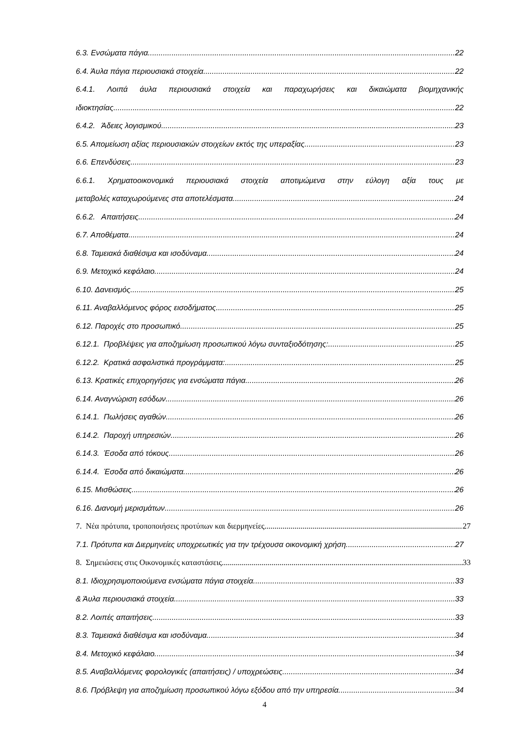6.3. Ενσώματα πάγια 22
6.4. Άυλα πάγια περιουσιακά στοιχεία 22
6.4.1. Λοιπά άυλα περιουσιακά στοιχεία και παραχωρήσεις και δικαιώματα βιομηχανικής
ιδιοκτησίας 22
6.4.2. Άδειες λογισμικού 23
6.5. Απομείωση αξίας περιουσιακών στοιχείων εκτός της υπεραξίας. 23
6.6. Επενδύσεις 23
6.6.1. Χρηματοοικονομικά περιουσιακά στοιχεία αποτιμώμενα στην εύλογη αξία τους με
μεταβολές καταχωρούμενες στα αποτελέσματα. 24
6.6.2. Απαιτήσεις 24
6.7. Αποθέματα 24
6.8. Ταμειακά διαθέσιμα και ισοδύναμα 24
6.9. Μετοχικό κεφάλαιο 24
6.10. Δανεισμός 25
6.11. Αναβαλλόμενος φόρος εισοδήματος 25
6.12. Παροχές στο προσωπικό 25
6.12.1. Προβλέψεις για αποζημίωση προσωπικού λόγω συνταξιοδότησης: 25
6.12.2. Κρατικά ασφαλιστικά προγράμματα: 25
6.13. Κρατικές επιχορηγήσεις για ενσώματα πάγια 26
6.14. Αναγνώριση εσόδων 26
6.14.1. Πωλήσεις αγαθών 26
6.14.2. Παροχή υπηρεσιών 26
6.14.3. Έσοδα από τόκους 26
6.14.4. Έσοδα από δικαιώματα 26
6.15. Μισθώσεις 26
6.16. Διανομή μερισμάτων 26
7. Νέα πρότυπα, τροποποιήσεις προτύπων και διερμηνείες 27
7.1. Πρότυπα και Διερμηνείες υποχρεωτικές για την τρέχουσα οικονομική χρήση 27
8. Σημειώσεις στις Οικονομικές καταστάσεις 33
8.1. Ιδιοχρησιμοποιούμενα ενσώματα πάγια στοιχεία 33
& Άυλα περιουσιακά στοιχεία 33
8.2. Λοιπές απαιτήσεις 33
8.3. Ταμειακά διαθέσιμα και ισοδύναμα 34
8.4. Μετοχικό κεφάλαιο 34
8.5. Αναβαλλόμενες φορολογικές (απαιτήσεις) / υποχρεώσεις 34
8.6. Πρόβλεψη για αποζημίωση προσωπικού λόγω εξόδου από την υπηρεσία 34
4